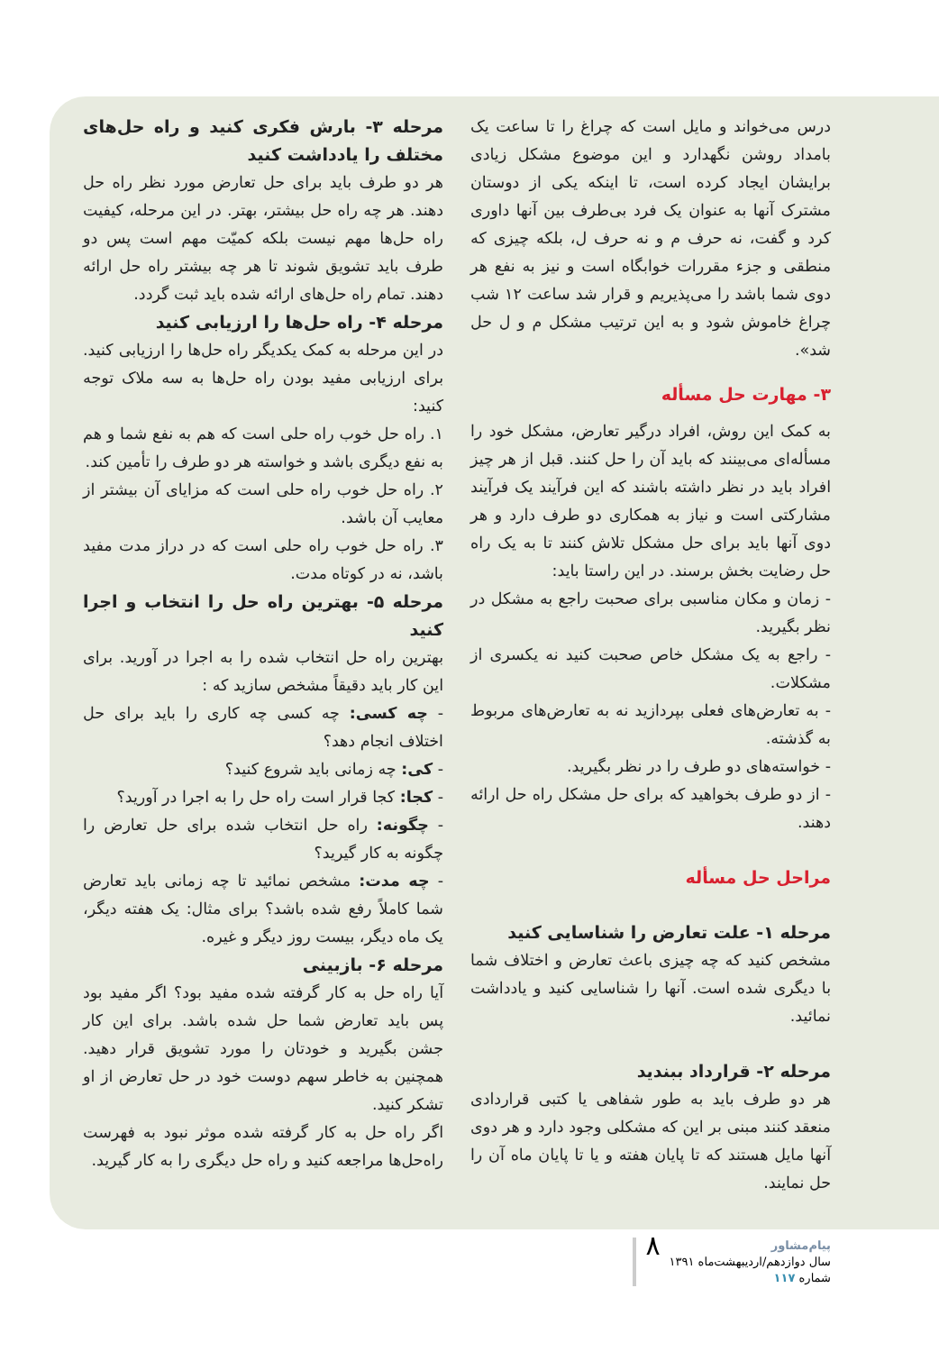درس می‌خواند و مایل است که چراغ را تا ساعت یک بامداد روشن نگهدارد و این موضوع مشکل زیادی برایشان ایجاد کرده است، تا اینکه یکی از دوستان مشترک آنها به عنوان یک فرد بی‌طرف بین آنها داوری کرد و گفت، نه حرف م و نه حرف ل، بلکه چیزی که منطقی و جزء مقررات خوابگاه است و نیز به نفع هر دوی شما باشد را می‌پذیریم و قرار شد ساعت ۱۲ شب چراغ خاموش شود و به این ترتیب مشکل م و ل حل شد».
۳- مهارت حل مسأله
به کمک این روش، افراد درگیر تعارض، مشکل خود را مسأله‌ای می‌بینند که باید آن را حل کنند. قبل از هر چیز افراد باید در نظر داشته باشند که این فرآیند یک فرآیند مشارکتی است و نیاز به همکاری دو طرف دارد و هر دوی آنها باید برای حل مشکل تلاش کنند تا به یک راه حل رضایت بخش برسند. در این راستا باید:
- زمان و مکان مناسبی برای صحبت راجع به مشکل در نظر بگیرید.
- راجع به یک مشکل خاص صحبت کنید نه یکسری از مشکلات.
- به تعارض‌های فعلی بپردازید نه به تعارض‌های مربوط به گذشته.
- خواسته‌های دو طرف را در نظر بگیرید.
- از دو طرف بخواهید که برای حل مشکل راه حل ارائه دهند.
مراحل حل مسأله
مرحله ۱- علت تعارض را شناسایی کنید
مشخص کنید که چه چیزی باعث تعارض و اختلاف شما با دیگری شده است. آنها را شناسایی کنید و یادداشت نمائید.
مرحله ۲- قرارداد ببندید
هر دو طرف باید به طور شفاهی یا کتبی قراردادی منعقد کنند مبنی بر این که مشکلی وجود دارد و هر دوی آنها مایل هستند که تا پایان هفته و یا تا پایان ماه آن را حل نمایند.
مرحله ۳- بارش فکری کنید و راه حل‌های مختلف را یادداشت کنید
هر دو طرف باید برای حل تعارض مورد نظر راه حل دهند. هر چه راه حل بیشتر، بهتر. در این مرحله، کیفیت راه حل‌ها مهم نیست بلکه کمیّت مهم است پس دو طرف باید تشویق شوند تا هر چه بیشتر راه حل ارائه دهند. تمام راه حل‌های ارائه شده باید ثبت گردد.
مرحله ۴- راه حل‌ها را ارزیابی کنید
در این مرحله به کمک یکدیگر راه حل‌ها را ارزیابی کنید. برای ارزیابی مفید بودن راه حل‌ها به سه ملاک توجه کنید:
۱. راه حل خوب راه حلی است که هم به نفع شما و هم به نفع دیگری باشد و خواسته هر دو طرف را تأمین کند.
۲. راه حل خوب راه حلی است که مزایای آن بیشتر از معایب آن باشد.
۳. راه حل خوب راه حلی است که در دراز مدت مفید باشد، نه در کوتاه مدت.
مرحله ۵- بهترین راه حل را انتخاب و اجرا کنید
بهترین راه حل انتخاب شده را به اجرا در آورید. برای این کار باید دقیقاً مشخص سازید که :
- چه کسی: چه کسی چه کاری را باید برای حل اختلاف انجام دهد؟
- کی: چه زمانی باید شروع کنید؟
- کجا: کجا قرار است راه حل را به اجرا در آورید؟
- چگونه: راه حل انتخاب شده برای حل تعارض را چگونه به کار گیرید؟
- چه مدت: مشخص نمائید تا چه زمانی باید تعارض شما کاملاً رفع شده باشد؟ برای مثال: یک هفته دیگر، یک ماه دیگر، بیست روز دیگر و غیره.
مرحله ۶- بازبینی
آیا راه حل به کار گرفته شده مفید بود؟ اگر مفید بود پس باید تعارض شما حل شده باشد. برای این کار جشن بگیرید و خودتان را مورد تشویق قرار دهید. همچنین به خاطر سهم دوست خود در حل تعارض از او تشکر کنید.
اگر راه حل به کار گرفته شده موثر نبود به فهرست راه‌حل‌ها مراجعه کنید و راه حل دیگری را به کار گیرید.
پیام‌مشاور
سال دوازدهم/اردیبهشت‌ماه ۱۳۹۱
شماره ۱۱۷
۸